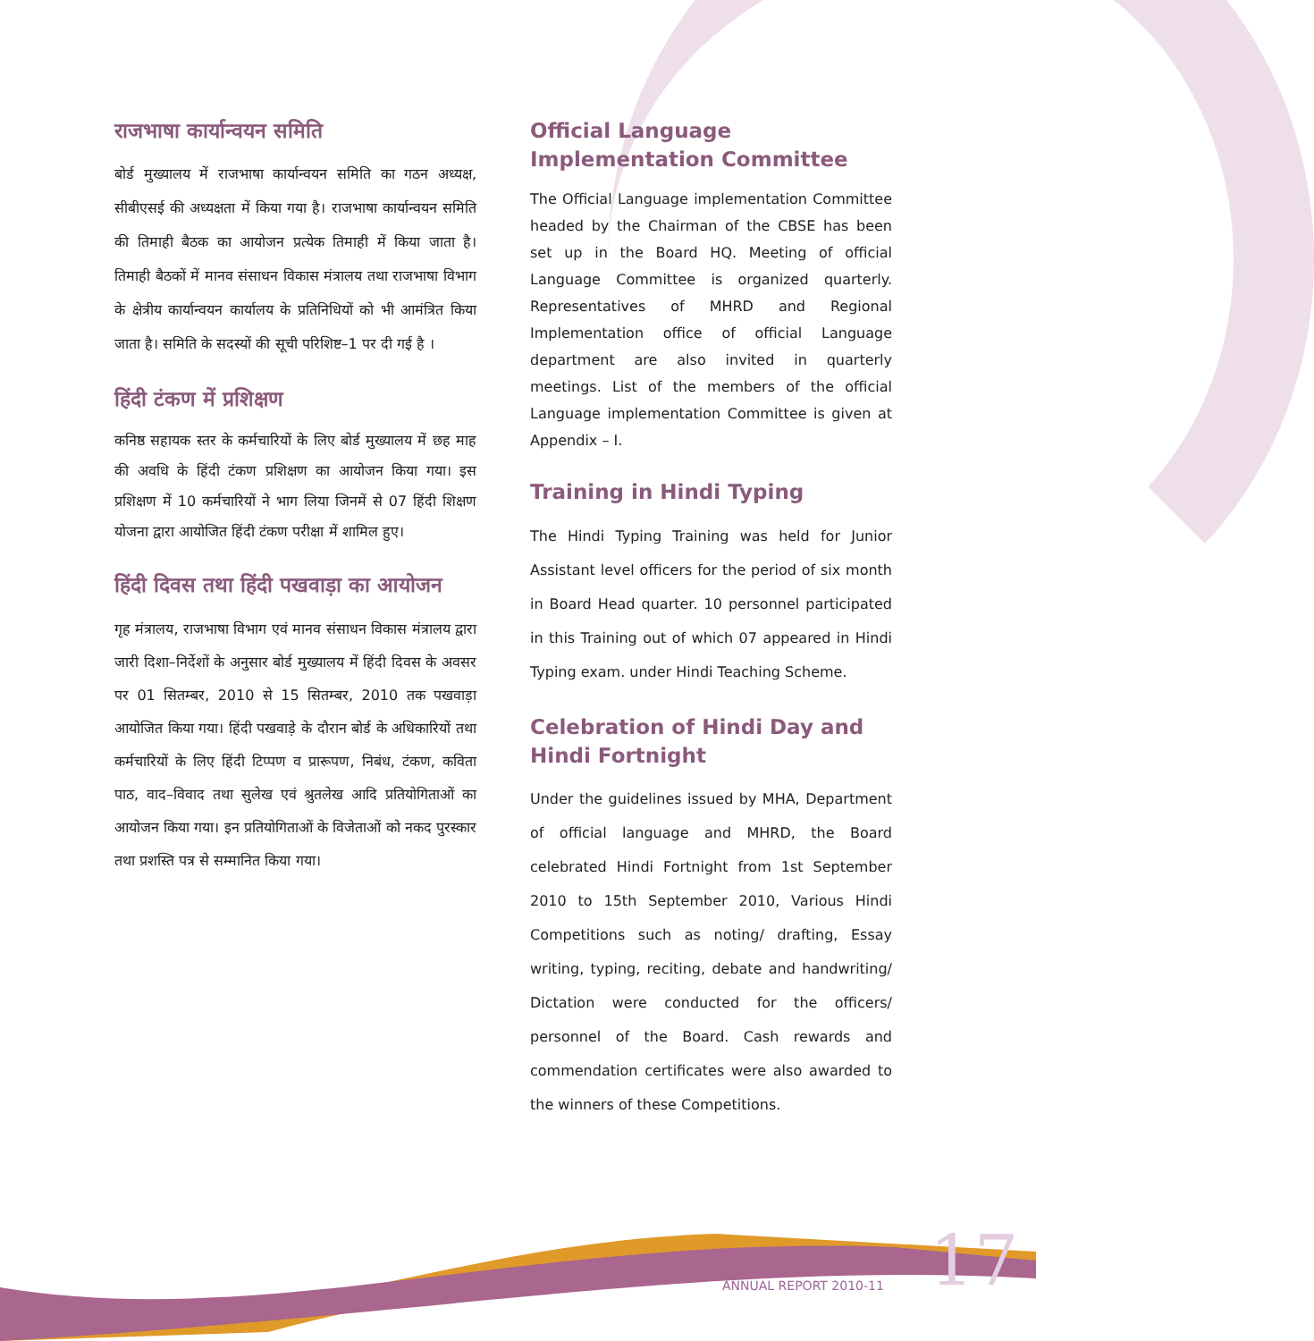राजभाषा कार्यान्वयन समिति
बोर्ड मुख्यालय में राजभाषा कार्यान्वयन समिति का गठन अध्यक्ष, सीबीएसई की अध्यक्षता में किया गया है। राजभाषा कार्यान्वयन समिति की तिमाही बैठक का आयोजन प्रत्येक तिमाही में किया जाता है। तिमाही बैठकों में मानव संसाधन विकास मंत्रालय तथा राजभाषा विभाग के क्षेत्रीय कार्यान्वयन कार्यालय के प्रतिनिधियों को भी आमंत्रित किया जाता है। समिति के सदस्यों की सूची परिशिष्ट–1 पर दी गई है ।
हिंदी टंकण में प्रशिक्षण
कनिष्ठ सहायक स्तर के कर्मचारियों के लिए बोर्ड मुख्यालय में छह माह की अवधि के हिंदी टंकण प्रशिक्षण का आयोजन किया गया। इस प्रशिक्षण में 10 कर्मचारियों ने भाग लिया जिनमें से 07 हिंदी शिक्षण योजना द्वारा आयोजित हिंदी टंकण परीक्षा में शामिल हुए।
हिंदी दिवस तथा हिंदी पखवाड़ा का आयोजन
गृह मंत्रालय, राजभाषा विभाग एवं मानव संसाधन विकास मंत्रालय द्वारा जारी दिशा–निर्देशों के अनुसार बोर्ड मुख्यालय में हिंदी दिवस के अवसर पर 01 सितम्बर, 2010 से 15 सितम्बर, 2010 तक पखवाड़ा आयोजित किया गया। हिंदी पखवाड़े के दौरान बोर्ड के अधिकारियों तथा कर्मचारियों के लिए हिंदी टिप्पण व प्रारूपण, निबंध, टंकण, कविता पाठ, वाद–विवाद तथा सुलेख एवं श्रुतलेख आदि प्रतियोगिताओं का आयोजन किया गया। इन प्रतियोगिताओं के विजेताओं को नकद पुरस्कार तथा प्रशस्ति पत्र से सम्मानित किया गया।
Official Language Implementation Committee
The Official Language implementation Committee headed by the Chairman of the CBSE has been set up in the Board HQ. Meeting of official Language Committee is organized quarterly. Representatives of MHRD and Regional Implementation office of official Language department are also invited in quarterly meetings. List of the members of the official Language implementation Committee is given at Appendix – I.
Training in Hindi Typing
The Hindi Typing Training was held for Junior Assistant level officers for the period of six month in Board Head quarter. 10 personnel participated in this Training out of which 07 appeared in Hindi Typing exam. under Hindi Teaching Scheme.
Celebration of Hindi Day and Hindi Fortnight
Under the guidelines issued by MHA, Department of official language and MHRD, the Board celebrated Hindi Fortnight from 1st September 2010 to 15th September 2010, Various Hindi Competitions such as noting/ drafting, Essay writing, typing, reciting, debate and handwriting/ Dictation were conducted for the officers/ personnel of the Board. Cash rewards and commendation certificates were also awarded to the winners of these Competitions.
17
ANNUAL REPORT 2010-11